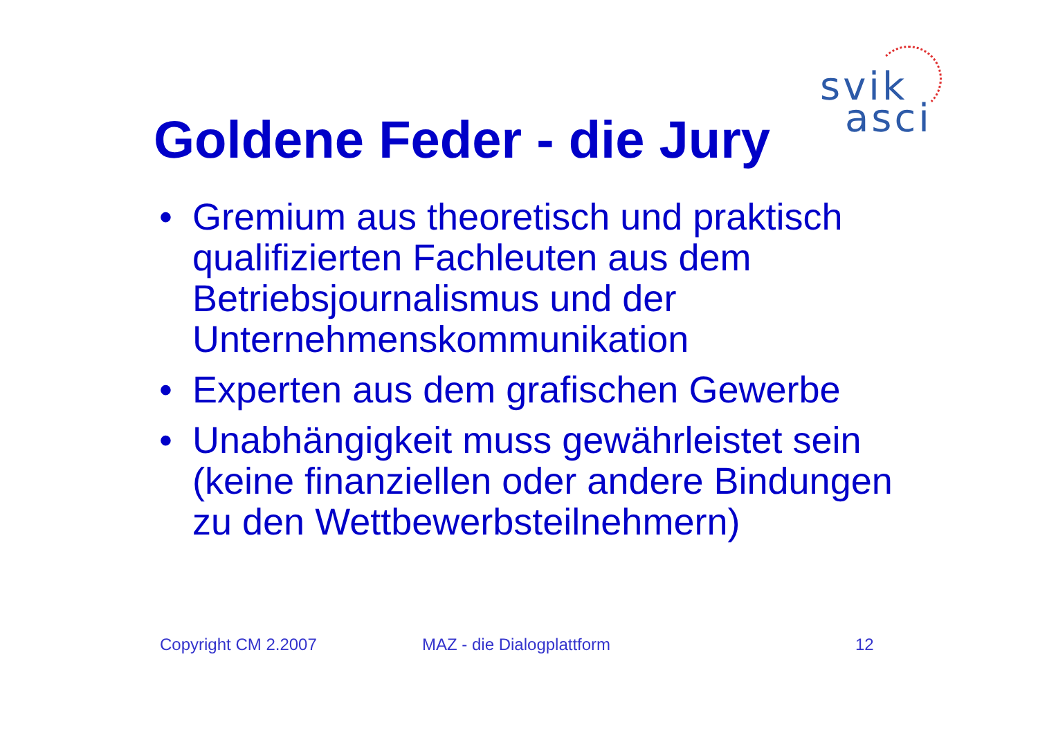svik
asci
Goldene Feder - die Jury
• Gremium aus theoretisch und praktisch qualifizierten Fachleuten aus dem Betriebsjournalismus und der Unternehmenskommunikation
• Experten aus dem grafischen Gewerbe
• Unabhängigkeit muss gewährleistet sein (keine finanziellen oder andere Bindungen zu den Wettbewerbsteilnehmern)
Copyright CM 2.2007 MAZ - die Dialogplattform 12